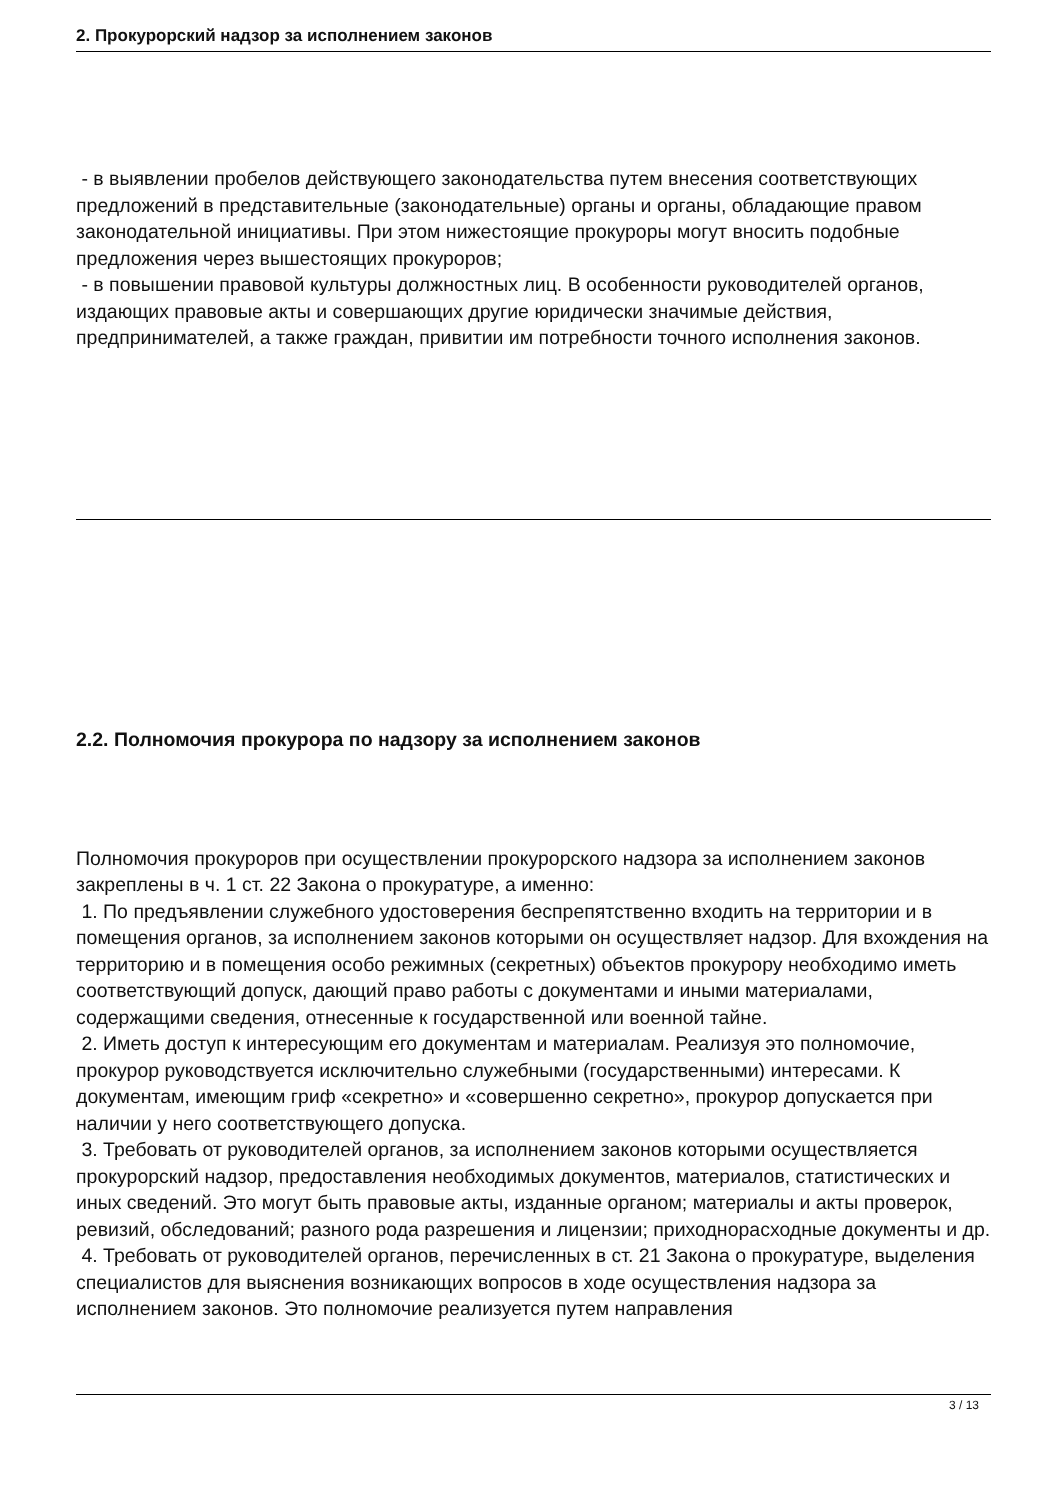2. Прокурорский надзор за исполнением законов
- в выявлении пробелов действующего законодательства путем внесения соответствующих предложений в представительные (законодательные) органы и органы, обладающие правом законодательной инициативы. При этом нижестоящие прокуроры могут вносить подобные предложения через вышестоящих прокуроров;
- в повышении правовой культуры должностных лиц. В особенности руководителей органов, издающих правовые акты и совершающих другие юридически значимые действия, предпринимателей, а также граждан, привитии им потребности точного исполнения законов.
2.2. Полномочия прокурора по надзору за исполнением законов
Полномочия прокуроров при осуществлении прокурорского надзора за исполнением законов закреплены в ч. 1 ст. 22 Закона о прокуратуре, а именно:
1. По предъявлении служебного удостоверения беспрепятственно входить на территории и в помещения органов, за исполнением законов которыми он осуществляет надзор. Для вхождения на территорию и в помещения особо режимных (секретных) объектов прокурору необходимо иметь соответствующий допуск, дающий право работы с документами и иными материалами, содержащими сведения, отнесенные к государственной или военной тайне.
2. Иметь доступ к интересующим его документам и материалам. Реализуя это полномочие, прокурор руководствуется исключительно служебными (государственными) интересами. К документам, имеющим гриф «секретно» и «совершенно секретно», прокурор допускается при наличии у него соответствующего допуска.
3. Требовать от руководителей органов, за исполнением законов которыми осуществляется прокурорский надзор, предоставления необходимых документов, материалов, статистических и иных сведений. Это могут быть правовые акты, изданные органом; материалы и акты проверок, ревизий, обследований; разного рода разрешения и лицензии; приходнорасходные документы и др.
4. Требовать от руководителей органов, перечисленных в ст. 21 Закона о прокуратуре, выделения специалистов для выяснения возникающих вопросов в ходе осуществления надзора за исполнением законов. Это полномочие реализуется путем направления
3 / 13